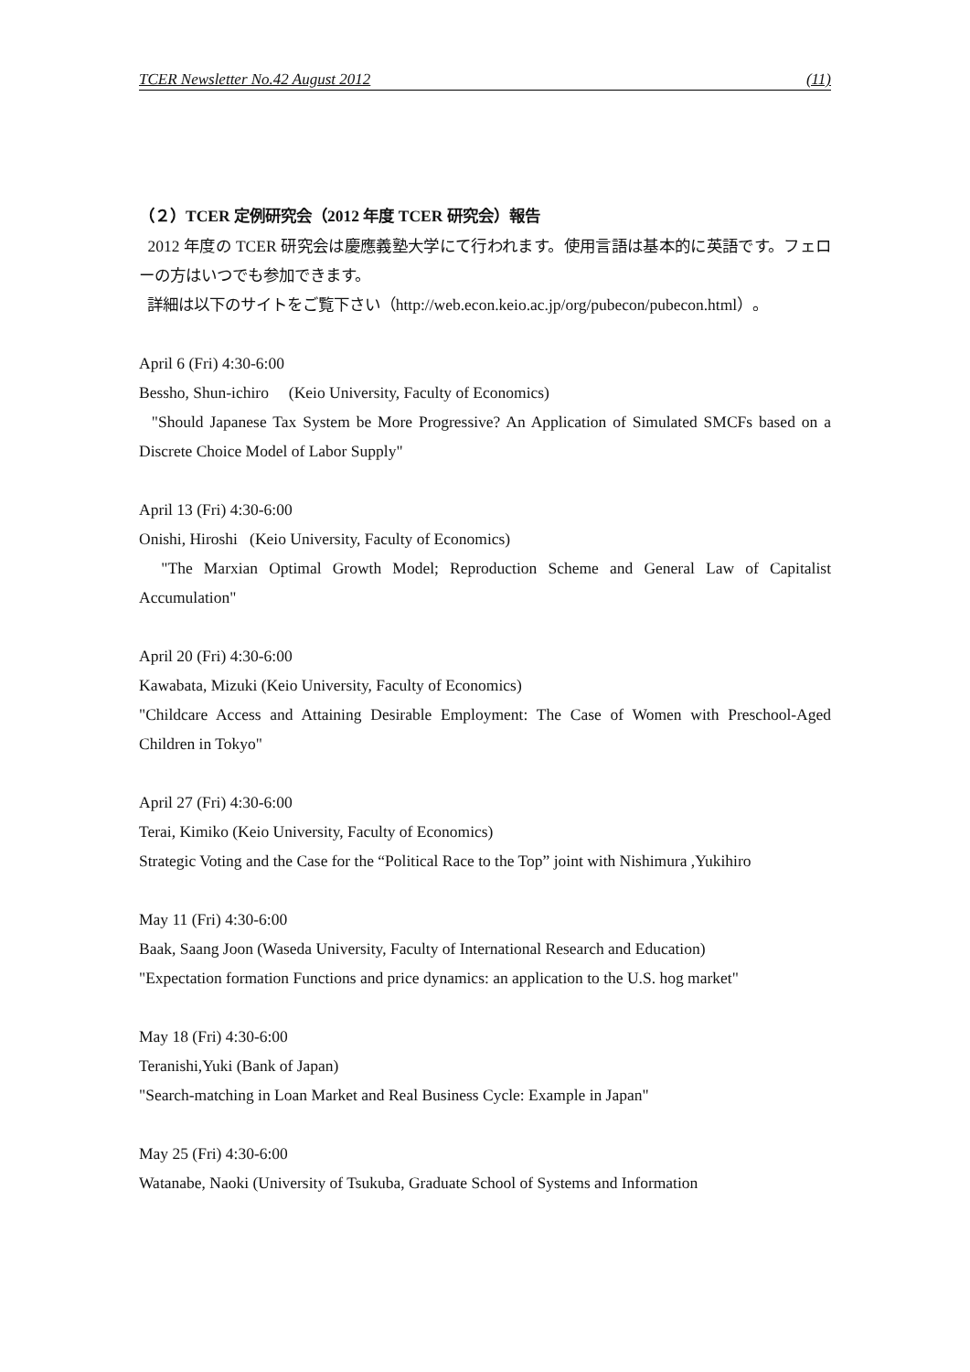TCER Newsletter No.42 August 2012 (11)
（２）TCER 定例研究会（2012 年度 TCER 研究会）報告
2012 年度の TCER 研究会は慶應義塾大学にて行われます。使用言語は基本的に英語です。フェローの方はいつでも参加できます。
詳細は以下のサイトをご覧下さい（http://web.econ.keio.ac.jp/org/pubecon/pubecon.html）。
April 6 (Fri) 4:30-6:00
Bessho, Shun-ichiro (Keio University, Faculty of Economics)
"Should Japanese Tax System be More Progressive? An Application of Simulated SMCFs based on a Discrete Choice Model of Labor Supply"
April 13 (Fri) 4:30-6:00
Onishi, Hiroshi (Keio University, Faculty of Economics)
"The Marxian Optimal Growth Model; Reproduction Scheme and General Law of Capitalist Accumulation"
April 20 (Fri) 4:30-6:00
Kawabata, Mizuki (Keio University, Faculty of Economics)
"Childcare Access and Attaining Desirable Employment: The Case of Women with Preschool-Aged Children in Tokyo"
April 27 (Fri) 4:30-6:00
Terai, Kimiko (Keio University, Faculty of Economics)
Strategic Voting and the Case for the “Political Race to the Top” joint with Nishimura ,Yukihiro
May 11 (Fri) 4:30-6:00
Baak, Saang Joon (Waseda University, Faculty of International Research and Education)
"Expectation formation Functions and price dynamics: an application to the U.S. hog market"
May 18 (Fri) 4:30-6:00
Teranishi,Yuki (Bank of Japan)
"Search-matching in Loan Market and Real Business Cycle: Example in Japan"
May 25 (Fri) 4:30-6:00
Watanabe, Naoki (University of Tsukuba, Graduate School of Systems and Information